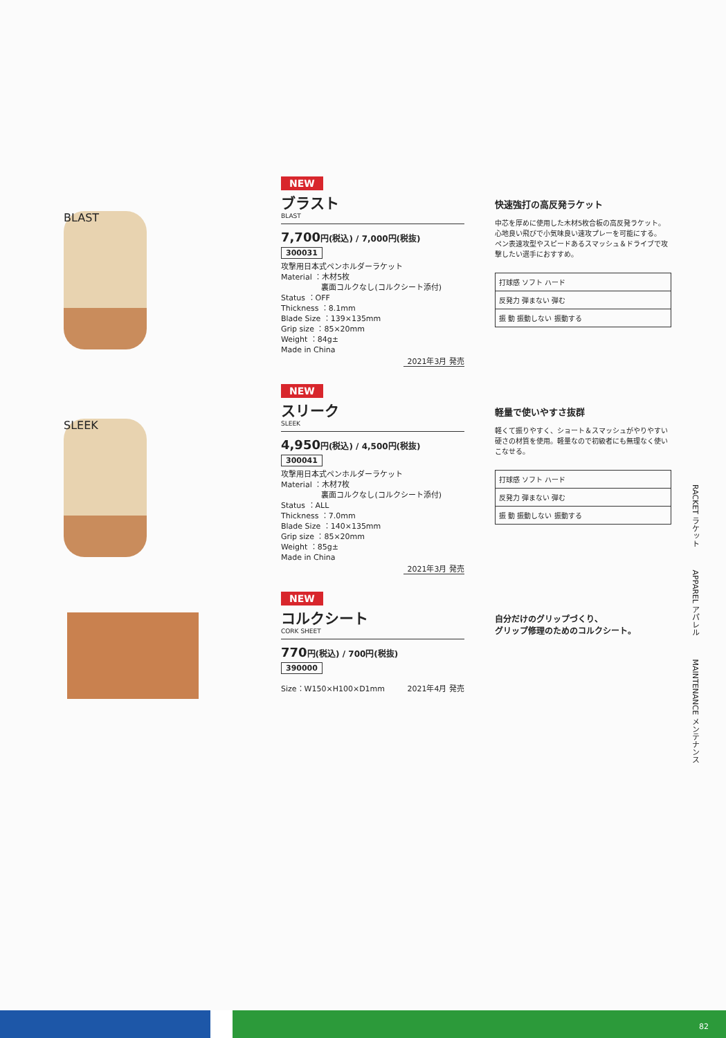BLAST
NEW
ブラスト
BLAST
7,700円(税込) / 7,000円(税抜)
300031
攻撃用日本式ペンホルダーラケット
Material ：木材5枚
　　　　　 裏面コルクなし(コルクシート添付)
Status ：OFF
Thickness ：8.1mm
Blade Size ：139×135mm
Grip size ：85×20mm
Weight ：84g±
Made in China
2021年3月 発売
快速強打の高反発ラケット
中芯を厚めに使用した木材5枚合板の高反発ラケット。心地良い飛びで小気味良い速攻プレーを可能にする。
ペン表速攻型やスピードあるスマッシュ＆ドライブで攻撃したい選手におすすめ。
打球感 ソフト ハード
反発力 弾まない 弾む
振 動 振動しない 振動する
SLEEK
NEW
スリーク
SLEEK
4,950円(税込) / 4,500円(税抜)
300041
攻撃用日本式ペンホルダーラケット
Material ：木材7枚
　　　　　 裏面コルクなし(コルクシート添付)
Status ：ALL
Thickness ：7.0mm
Blade Size ：140×135mm
Grip size ：85×20mm
Weight ：85g±
Made in China
2021年3月 発売
軽量で使いやすさ抜群
軽くて振りやすく、ショート＆スマッシュがやりやすい硬さの材質を使用。軽量なので初級者にも無理なく使いこなせる。
打球感 ソフト ハード
反発力 弾まない 弾む
振 動 振動しない 振動する
NEW
コルクシート
CORK SHEET
770円(税込) / 700円(税抜)
390000
Size：W150×H100×D1mm 2021年4月 発売
自分だけのグリップづくり、
グリップ修理のためのコルクシート。
RACKET ラケット　　　APPAREL アパレル　　　MAINTENANCE メンテナンス
82